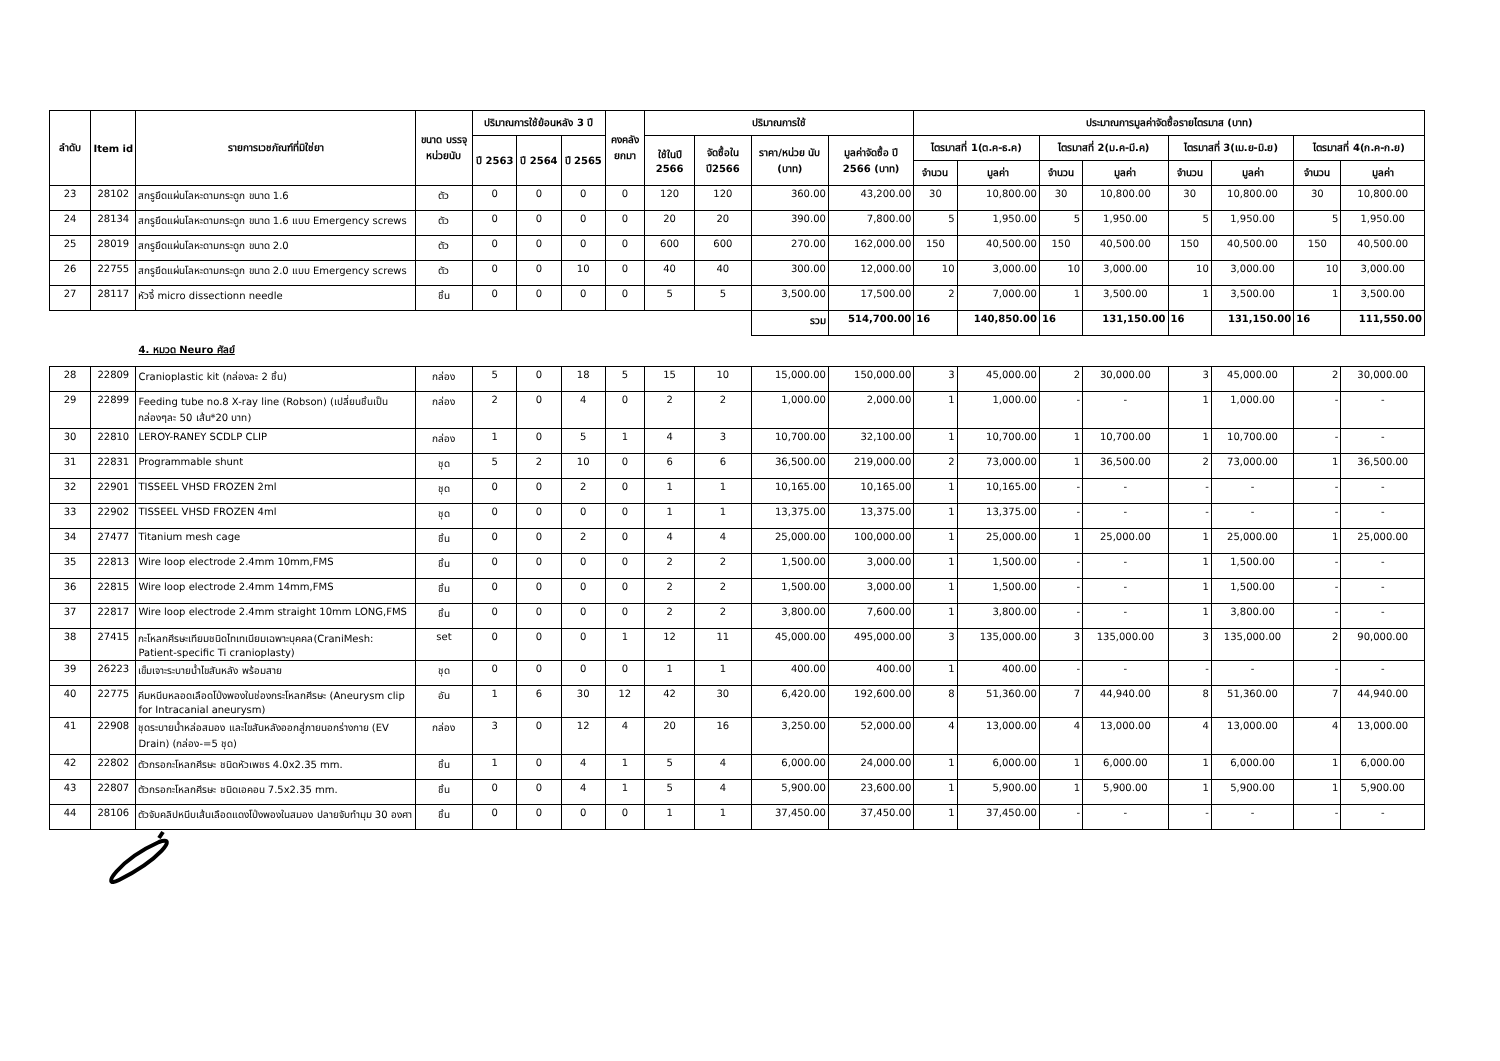| ลำดับ | Item id | รายการเวชภัณฑ์ที่มิใช่ยา | ขนาด บรรจุ หน่วยนับ | ปริมาณการใช้ย้อนหลัง 3 ปี | | | คงคลัง ยกมา | ปริมาณการใช้ | | | | ประมาณการมูลค่าจัดซื้อรายไตรมาส (บาท) | | | | | | | |
| --- | --- | --- | --- | --- | --- | --- | --- | --- | --- | --- | --- | --- | --- | --- | --- | --- | --- | --- | --- |
| | | | | ปี 2563 | ปี 2564 | ปี 2565 | | ใช้ในปี 2566 | จัดซื้อใน ปี2566 | ราคา/หน่วย นับ (บาท) | มูลค่าจัดซื้อ ปี 2566 (บาท) | ไตรมาสที่ 1(ต.ค-ธ.ค) | | ไตรมาสที่ 2(ม.ค-มี.ค) | | ไตรมาสที่ 3(เม.ย-มิ.ย) | | ไตรมาสที่ 4(ก.ค-ก.ย) | |
| | | | | | | | | | | | | จำนวน | มูลค่า | จำนวน | มูลค่า | จำนวน | มูลค่า | จำนวน | มูลค่า |
| 23 | 28102 | สกรูยึดแผ่นโลหะดามกระดูก ขนาด 1.6 | ตัว | 0 | 0 | 0 | 0 | 120 | 120 | 360.00 | 43,200.00 | 30 | 10,800.00 | 30 | 10,800.00 | 30 | 10,800.00 | 30 | 10,800.00 |
| 24 | 28134 | สกรูยึดแผ่นโลหะดามกระดูก ขนาด 1.6 แบบ Emergency screws | ตัว | 0 | 0 | 0 | 0 | 20 | 20 | 390.00 | 7,800.00 | 5 | 1,950.00 | 5 | 1,950.00 | 5 | 1,950.00 | 5 | 1,950.00 |
| 25 | 28019 | สกรูยึดแผ่นโลหะดามกระดูก ขนาด 2.0 | ตัว | 0 | 0 | 0 | 0 | 600 | 600 | 270.00 | 162,000.00 | 150 | 40,500.00 | 150 | 40,500.00 | 150 | 40,500.00 | 150 | 40,500.00 |
| 26 | 22755 | สกรูยึดแผ่นโลหะดามกระดูก ขนาด 2.0 แบบ Emergency screws | ตัว | 0 | 0 | 10 | 0 | 40 | 40 | 300.00 | 12,000.00 | 10 | 3,000.00 | 10 | 3,000.00 | 10 | 3,000.00 | 10 | 3,000.00 |
| 27 | 28117 | หัวจี้ micro dissectionn needle | ชิ้น | 0 | 0 | 0 | 0 | 5 | 5 | 3,500.00 | 17,500.00 | 2 | 7,000.00 | 1 | 3,500.00 | 1 | 3,500.00 | 1 | 3,500.00 |
| | | | | | | | | | | รวม | 514,700.00 | 16 | 140,850.00 | 16 | 131,150.00 | 16 | 131,150.00 | 16 | 111,550.00 |
| 4. หมวด Neuro ศัลย์ | | | | | | | | | | | | | | | | | | | |
| 28 | 22809 | Cranioplastic kit (กล่องละ 2 ชิ้น) | กล่อง | 5 | 0 | 18 | 5 | 15 | 10 | 15,000.00 | 150,000.00 | 3 | 45,000.00 | 2 | 30,000.00 | 3 | 45,000.00 | 2 | 30,000.00 |
| 29 | 22899 | Feeding tube no.8 X-ray line (Robson) (เปลี่ยนชิ้นเป็นกล่องๆละ 50 เส้น*20 บาท) | กล่อง | 2 | 0 | 4 | 0 | 2 | 2 | 1,000.00 | 2,000.00 | 1 | 1,000.00 | - | - | 1 | 1,000.00 | - | - |
| 30 | 22810 | LEROY-RANEY SCDLP CLIP | กล่อง | 1 | 0 | 5 | 1 | 4 | 3 | 10,700.00 | 32,100.00 | 1 | 10,700.00 | 1 | 10,700.00 | 1 | 10,700.00 | - | - |
| 31 | 22831 | Programmable shunt | ชุด | 5 | 2 | 10 | 0 | 6 | 6 | 36,500.00 | 219,000.00 | 2 | 73,000.00 | 1 | 36,500.00 | 2 | 73,000.00 | 1 | 36,500.00 |
| 32 | 22901 | TISSEEL VHSD FROZEN 2ml | ชุด | 0 | 0 | 2 | 0 | 1 | 1 | 10,165.00 | 10,165.00 | 1 | 10,165.00 | - | - | - | - | - | - |
| 33 | 22902 | TISSEEL VHSD FROZEN 4ml | ชุด | 0 | 0 | 0 | 0 | 1 | 1 | 13,375.00 | 13,375.00 | 1 | 13,375.00 | - | - | - | - | - | - |
| 34 | 27477 | Titanium mesh cage | ชิ้น | 0 | 0 | 2 | 0 | 4 | 4 | 25,000.00 | 100,000.00 | 1 | 25,000.00 | 1 | 25,000.00 | 1 | 25,000.00 | 1 | 25,000.00 |
| 35 | 22813 | Wire loop electrode 2.4mm 10mm,FMS | ชิ้น | 0 | 0 | 0 | 0 | 2 | 2 | 1,500.00 | 3,000.00 | 1 | 1,500.00 | - | - | 1 | 1,500.00 | - | - |
| 36 | 22815 | Wire loop electrode 2.4mm 14mm,FMS | ชิ้น | 0 | 0 | 0 | 0 | 2 | 2 | 1,500.00 | 3,000.00 | 1 | 1,500.00 | - | - | 1 | 1,500.00 | - | - |
| 37 | 22817 | Wire loop electrode 2.4mm straight 10mm LONG,FMS | ชิ้น | 0 | 0 | 0 | 0 | 2 | 2 | 3,800.00 | 7,600.00 | 1 | 3,800.00 | - | - | 1 | 3,800.00 | - | - |
| 38 | 27415 | กะโหลกศีรษะเทียมชนิดไทเทเนียมเฉพาะบุคคล(CraniMesh: Patient-specific Ti cranioplasty) | set | 0 | 0 | 0 | 1 | 12 | 11 | 45,000.00 | 495,000.00 | 3 | 135,000.00 | 3 | 135,000.00 | 3 | 135,000.00 | 2 | 90,000.00 |
| 39 | 26223 | เข็มเจาะระบายน้ำไขสันหลัง พร้อมสาย | ชุด | 0 | 0 | 0 | 0 | 1 | 1 | 400.00 | 400.00 | 1 | 400.00 | - | - | - | - | - | - |
| 40 | 22775 | คีมหนีบหลอดเลือดโป่งพองในช่องกระโหลกศีรษะ (Aneurysm clip for Intracanial aneurysm) | อัน | 1 | 6 | 30 | 12 | 42 | 30 | 6,420.00 | 192,600.00 | 8 | 51,360.00 | 7 | 44,940.00 | 8 | 51,360.00 | 7 | 44,940.00 |
| 41 | 22908 | ชุดระบายน้ำหล่อสมอง และไขสันหลังออกสู่ภายนอกร่างกาย (EV Drain) (กล่อง-=5 ชุด) | กล่อง | 3 | 0 | 12 | 4 | 20 | 16 | 3,250.00 | 52,000.00 | 4 | 13,000.00 | 4 | 13,000.00 | 4 | 13,000.00 | 4 | 13,000.00 |
| 42 | 22802 | ตัวกรอกะโหลกศีรษะ ชนิดหัวเพชร 4.0x2.35 mm. | ชิ้น | 1 | 0 | 4 | 1 | 5 | 4 | 6,000.00 | 24,000.00 | 1 | 6,000.00 | 1 | 6,000.00 | 1 | 6,000.00 | 1 | 6,000.00 |
| 43 | 22807 | ตัวกรอกะโหลกศีรษะ ชนิดเอคอน 7.5x2.35 mm. | ชิ้น | 0 | 0 | 4 | 1 | 5 | 4 | 5,900.00 | 23,600.00 | 1 | 5,900.00 | 1 | 5,900.00 | 1 | 5,900.00 | 1 | 5,900.00 |
| 44 | 28106 | ตัวจับคลิปหนีบเส้นเลือดแดงโป่งพองในสมอง ปลายจับทำมุม 30 องศา | ชิ้น | 0 | 0 | 0 | 0 | 1 | 1 | 37,450.00 | 37,450.00 | 1 | 37,450.00 | - | - | - | - | - | - |